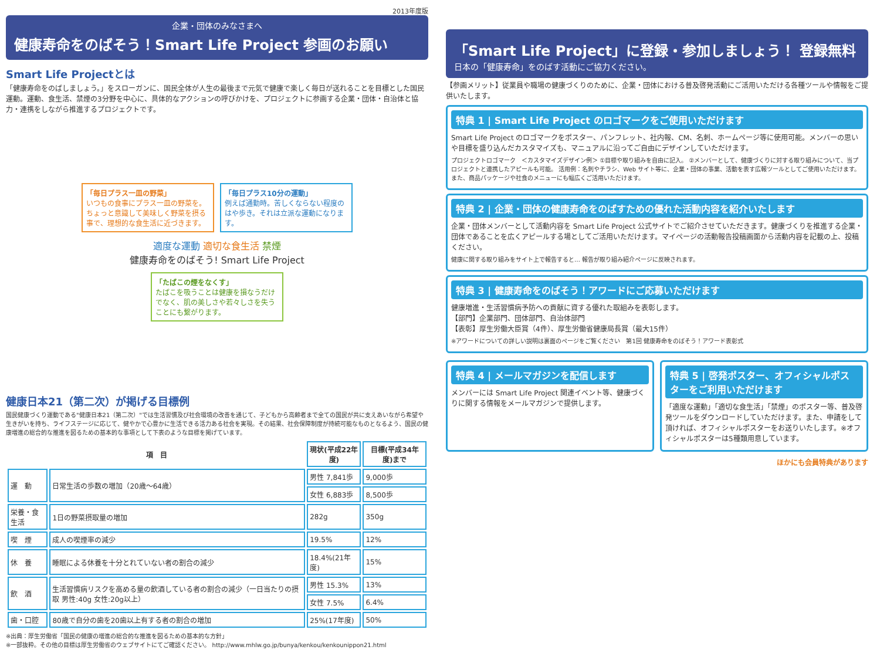2013年度版
企業・団体のみなさまへ
健康寿命をのばそう！Smart Life Project 参画のお願い
Smart Life Projectとは
「健康寿命をのばしましょう。」をスローガンに、国民全体が人生の最後まで元気で健康で楽しく毎日が送れることを目標とした国民運動。運動、食生活、禁煙の3分野を中心に、具体的なアクションの呼びかけを、プロジェクトに参画する企業・団体・自治体と協力・連携をしながら推進するプロジェクトです。
「毎日プラス一皿の野菜」
いつもの食事にプラス一皿の野菜を。ちょっと意識して美味しく野菜を摂る事で、理想的な食生活に近づきます。
「毎日プラス10分の運動」
例えば通勤時。苦しくならない程度のはや歩き。それは立派な運動になります。
適度な運動 適切な食生活 禁煙
健康寿命をのばそう! Smart Life Project
「たばこの煙をなくす」
たばこを吸うことは健康を損なうだけでなく、肌の美しさや若々しさを失うことにも繋がります。
健康日本21（第二次）が掲げる目標例
国民健康づくり運動である"健康日本21（第二次）"では生活習慣及び社会環境の改善を通じて、子どもから高齢者まで全ての国民が共に支えあいながら希望や生きがいを持ち、ライフステージに応じて、健やかで心豊かに生活できる活力ある社会を実現。その結果、社会保障制度が持続可能なものとなるよう、国民の健康増進の総合的な推進を図るための基本的な事項として下表のような目標を掲げています。
| 項 目 | | 現状(平成22年度) | 目標(平成34年度)まで |
| --- | --- | --- | --- |
| 運 動 | 日常生活の歩数の増加（20歳〜64歳） | 男性 7,841歩 | 9,000歩 |
| | | 女性 6,883歩 | 8,500歩 |
| 栄養・食生活 | 1日の野菜摂取量の増加 | 282g | 350g |
| 喫 煙 | 成人の喫煙率の減少 | 19.5% | 12% |
| 休 養 | 睡眠による休養を十分とれていない者の割合の減少 | 18.4%(21年度) | 15% |
| 飲 酒 | 生活習慣病リスクを高める量の飲酒している者の割合の減少（一日当たりの摂取 男性:40g 女性:20g以上） | 男性 15.3% | 13% |
| | | 女性 7.5% | 6.4% |
| 歯・口腔 | 80歳で自分の歯を20歯以上有する者の割合の増加 | 25%(17年度) | 50% |
※出典：厚生労働省「国民の健康の増進の総合的な推進を図るための基本的な方針」
※一部抜粋。その他の目標は厚生労働省のウェブサイトにてご確認ください。 http://www.mhlw.go.jp/bunya/kenkou/kenkounippon21.html
「Smart Life Project」に登録・参加しましょう！ 登録無料
日本の「健康寿命」をのばす活動にご協力ください。
【参画メリット】従業員や職場の健康づくりのために、企業・団体における普及啓発活動にご活用いただける各種ツールや情報をご提供いたします。
特典 1 | Smart Life Project のロゴマークをご使用いただけます
Smart Life Project のロゴマークをポスター、パンフレット、社内報、CM、名刺、ホームページ等に使用可能。メンバーの思いや目標を盛り込んだカスタマイズも、マニュアルに沿ってご自由にデザインしていただけます。
プロジェクトロゴマーク　＜カスタマイズデザイン例＞ ①目標や取り組みを自由に記入。 ②メンバーとして、健康づくりに対する取り組みについて、当プロジェクトと連携したアピールも可能。 活用例：名刺やチラシ、Web サイト等に、企業・団体の事業、活動を表す広報ツールとしてご使用いただけます。また、商品パッケージや社食のメニューにも幅広くご活用いただけます。
特典 2 | 企業・団体の健康寿命をのばすための優れた活動内容を紹介いたします
企業・団体メンバーとして活動内容を Smart Life Project 公式サイトでご紹介させていただきます。健康づくりを推進する企業・団体であることを広くアピールする場としてご活用いただけます。マイページの活動報告投稿画面から活動内容を記載の上、投稿ください。
健康に関する取り組みをサイト上で報告すると… 報告が取り組み紹介ページに反映されます。
特典 3 | 健康寿命をのばそう！アワードにご応募いただけます
健康増進・生活習慣病予防への貢献に資する優れた取組みを表彰します。
【部門】企業部門、団体部門、自治体部門
【表彰】厚生労働大臣賞（4件）、厚生労働省健康局長賞（最大15件）
※アワードについての詳しい説明は裏面のページをご覧ください　第1回 健康寿命をのばそう！アワード表彰式
特典 4 | メールマガジンを配信します
メンバーには Smart Life Project 関連イベント等、健康づくりに関する情報をメールマガジンで提供します。
特典 5 | 啓発ポスター、オフィシャルポスターをご利用いただけます
「適度な運動」「適切な食生活」「禁煙」のポスター等、普及啓発ツールをダウンロードしていただけます。また、申請をして頂ければ、オフィシャルポスターをお送りいたします。※オフィシャルポスターは5種類用意しています。
ほかにも会員特典があります